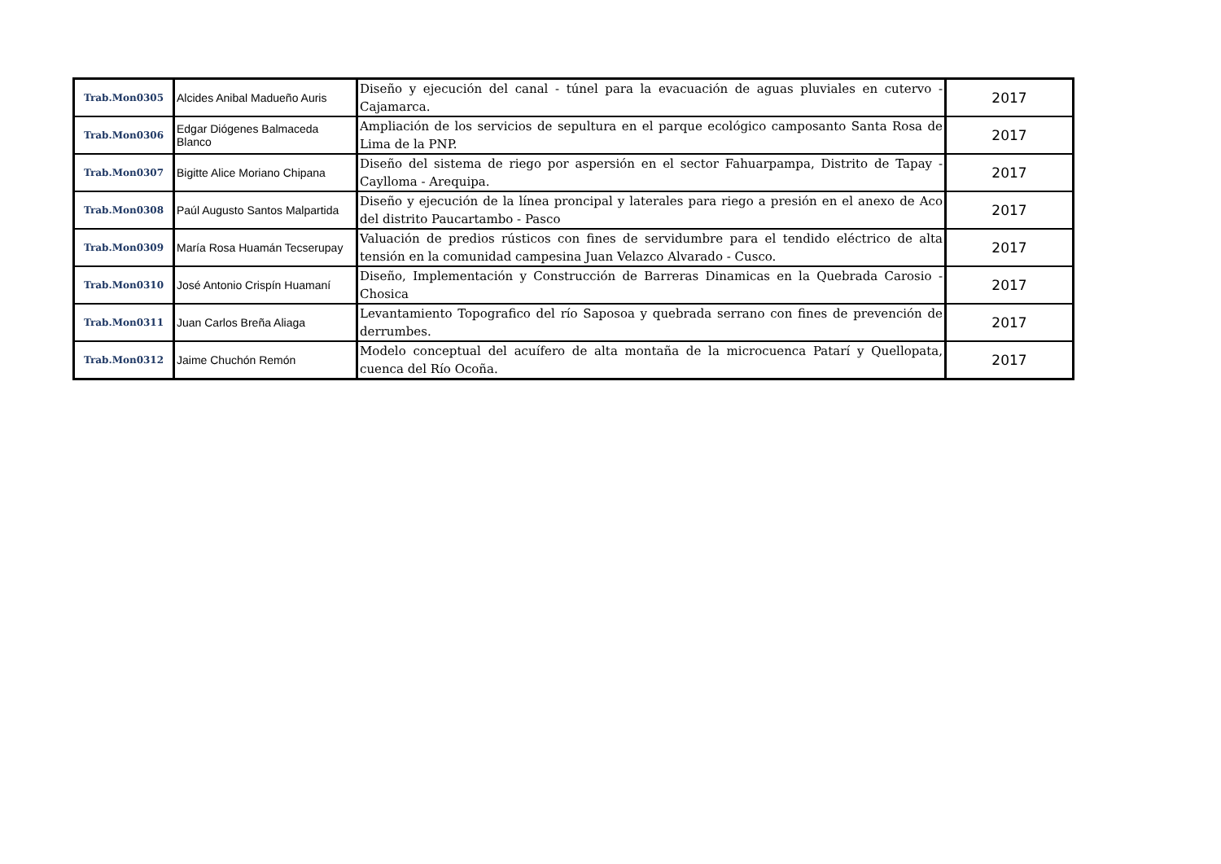| Trab.Mon0305 | Alcides Anibal Madueño Auris | Diseño y ejecución del canal - túnel para la evacuación de aguas pluviales en cutervo - Cajamarca. | 2017 |
| Trab.Mon0306 | Edgar Diógenes Balmaceda Blanco | Ampliación de los servicios de sepultura en el parque ecológico camposanto Santa Rosa de Lima de la PNP. | 2017 |
| Trab.Mon0307 | Bigitte Alice Moriano Chipana | Diseño del sistema de riego por aspersión en el sector Fahuarpampa, Distrito de Tapay - Caylloma - Arequipa. | 2017 |
| Trab.Mon0308 | Paúl Augusto Santos Malpartida | Diseño y ejecución de la línea proncipal y laterales para riego a presión en el anexo de Aco del distrito Paucartambo - Pasco | 2017 |
| Trab.Mon0309 | María Rosa Huamán Tecserupay | Valuación de predios rústicos con fines de servidumbre para el tendido eléctrico de alta tensión en la comunidad campesina Juan Velazco Alvarado - Cusco. | 2017 |
| Trab.Mon0310 | José Antonio Crispín Huamaní | Diseño, Implementación y Construcción de Barreras Dinamicas en la Quebrada Carosio - Chosica | 2017 |
| Trab.Mon0311 | Juan Carlos Breña Aliaga | Levantamiento Topografico del río Saposoa y quebrada serrano con fines de prevención de derrumbes. | 2017 |
| Trab.Mon0312 | Jaime Chuchón Remón | Modelo conceptual del acuífero de alta montaña de la microcuenca Patarí y Quellopata, cuenca del Río Ocoña. | 2017 |